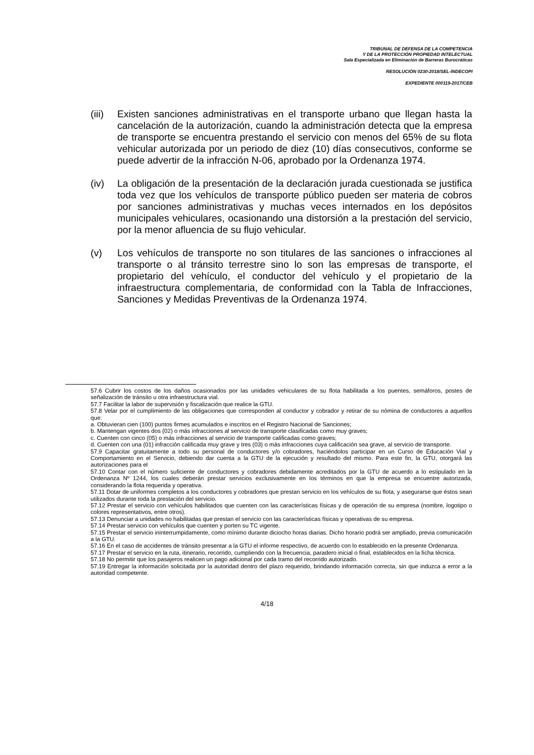TRIBUNAL DE DEFENSA DE LA COMPETENCIA
Y DE LA PROTECCIÓN PROPIEDAD INTELECTUAL
Sala Especializada en Eliminación de Barreras Burocráticas
RESOLUCIÓN 0230-2018/SEL-INDECOPI
EXPEDIENTE 000119-2017/CEB
(iii) Existen sanciones administrativas en el transporte urbano que llegan hasta la cancelación de la autorización, cuando la administración detecta que la empresa de transporte se encuentra prestando el servicio con menos del 65% de su flota vehicular autorizada por un periodo de diez (10) días consecutivos, conforme se puede advertir de la infracción N-06, aprobado por la Ordenanza 1974.
(iv) La obligación de la presentación de la declaración jurada cuestionada se justifica toda vez que los vehículos de transporte público pueden ser materia de cobros por sanciones administrativas y muchas veces internados en los depósitos municipales vehiculares, ocasionando una distorsión a la prestación del servicio, por la menor afluencia de su flujo vehicular.
(v) Los vehículos de transporte no son titulares de las sanciones o infracciones al transporte o al tránsito terrestre sino lo son las empresas de transporte, el propietario del vehículo, el conductor del vehículo y el propietario de la infraestructura complementaria, de conformidad con la Tabla de Infracciones, Sanciones y Medidas Preventivas de la Ordenanza 1974.
57.6 Cubrir los costos de los daños ocasionados por las unidades vehiculares de su flota habilitada a los puentes, semáforos, postes de señalización de tránsito u otra infraestructura vial.
57.7 Facilitar la labor de supervisión y fiscalización que realice la GTU.
57.8 Velar por el cumplimiento de las obligaciones que corresponden al conductor y cobrador y retirar de su nómina de conductores a aquellos que:
a. Obtuvieran cien (100) puntos firmes acumulados e inscritos en el Registro Nacional de Sanciones;
b. Mantengan vigentes dos (02) o más infracciones al servicio de transporte clasificadas como muy graves;
c. Cuenten con cinco (05) o más infracciones al servicio de transporte calificadas como graves;
d. Cuenten con una (01) infracción calificada muy grave y tres (03) o más infracciones cuya calificación sea grave, al servicio de transporte.
57.9 Capacitar gratuitamente a todo su personal de conductores y/o cobradores, haciéndolos participar en un Curso de Educación Vial y Comportamiento en el Servicio, debiendo dar cuenta a la GTU de la ejecución y resultado del mismo. Para este fin, la GTU, otorgará las autorizaciones para el
57.10 Contar con el número suficiente de conductores y cobradores debidamente acreditados por la GTU de acuerdo a lo estipulado en la Ordenanza Nº 1244, los cuales deberán prestar servicios exclusivamente en los términos en que la empresa se encuentre autorizada, considerando la flota requerida y operativa.
57.11 Dotar de uniformes completos a los conductores y cobradores que prestan servicio en los vehículos de su flota, y asegurarse que éstos sean utilizados durante toda la prestación del servicio.
57.12 Prestar el servicio con vehículos habilitados que cuenten con las características físicas y de operación de su empresa (nombre, logotipo o colores representativos, entre otros).
57.13 Denunciar a unidades no habilitadas que prestan el servicio con las características físicas y operativas de su empresa.
57.14 Prestar servicio con vehículos que cuenten y porten su TC vigente.
57.15 Prestar el servicio ininterrumpidamente, como mínimo durante diciocho horas diarias. Dicho horario podrá ser ampliado, previa comunicación a la GTU.
57.16 En el caso de accidentes de tránsito presentar a la GTU el informe respectivo, de acuerdo con lo establecido en la presente Ordenanza.
57.17 Prestar el servicio en la ruta, itinerario, recorrido, cumpliendo con la frecuencia, paradero inicial o final, establecidos en la ficha técnica.
57.18 No permitir que los pasajeros realicen un pago adicional por cada tramo del recorrido autorizado.
57.19 Entregar la información solicitada por la autoridad dentro del plazo requerido, brindando información correcta, sin que induzca a error a la autoridad competente.
4/18